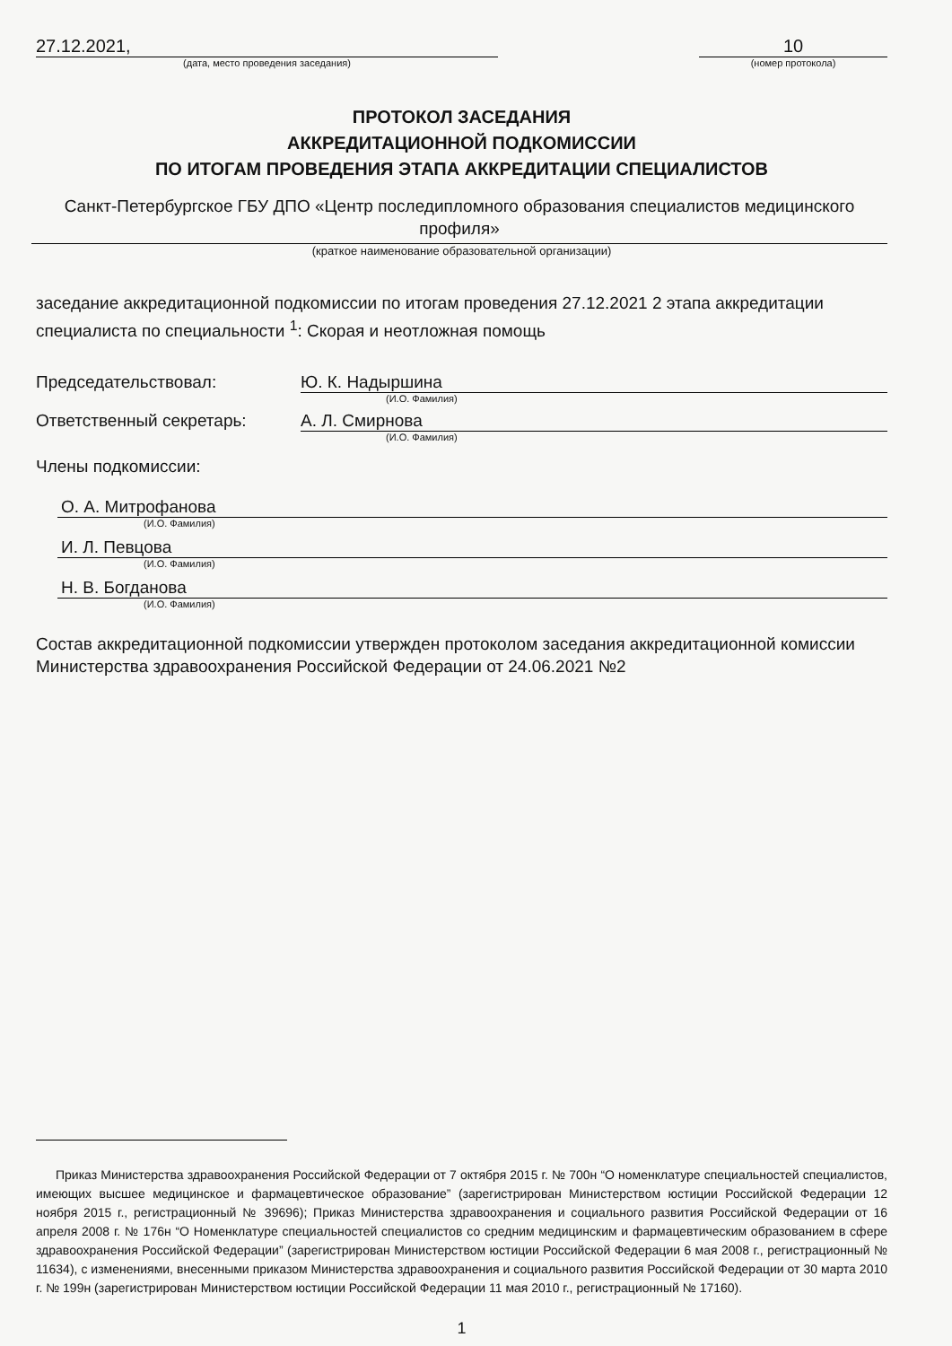27.12.2021, 10
(дата, место проведения заседания) (номер протокола)
ПРОТОКОЛ ЗАСЕДАНИЯ
АККРЕДИТАЦИОННОЙ ПОДКОМИССИИ
ПО ИТОГАМ ПРОВЕДЕНИЯ ЭТАПА АККРЕДИТАЦИИ СПЕЦИАЛИСТОВ
Санкт-Петербургское ГБУ ДПО «Центр последипломного образования специалистов медицинского профиля»
(краткое наименование образовательной организации)
заседание аккредитационной подкомиссии по итогам проведения 27.12.2021 2 этапа аккредитации специалиста по специальности <sup>1</sup>: Скорая и неотложная помощь
Председательствовал: Ю. К. Надыршина
(И.О. Фамилия)
Ответственный секретарь: А. Л. Смирнова
(И.О. Фамилия)
Члены подкомиссии:
О. А. Митрофанова
(И.О. Фамилия)
И. Л. Певцова
(И.О. Фамилия)
Н. В. Богданова
(И.О. Фамилия)
Состав аккредитационной подкомиссии утвержден протоколом заседания аккредитационной комиссии Министерства здравоохранения Российской Федерации от 24.06.2021 №2
Приказ Министерства здравоохранения Российской Федерации от 7 октября 2015 г. № 700н “О номенклатуре специальностей специалистов, имеющих высшее медицинское и фармацевтическое образование” (зарегистрирован Министерством юстиции Российской Федерации 12 ноября 2015 г., регистрационный № 39696); Приказ Министерства здравоохранения и социального развития Российской Федерации от 16 апреля 2008 г. № 176н “О Номенклатуре специальностей специалистов со средним медицинским и фармацевтическим образованием в сфере здравоохранения Российской Федерации” (зарегистрирован Министерством юстиции Российской Федерации 6 мая 2008 г., регистрационный № 11634), с изменениями, внесенными приказом Министерства здравоохранения и социального развития Российской Федерации от 30 марта 2010 г. № 199н (зарегистрирован Министерством юстиции Российской Федерации 11 мая 2010 г., регистрационный № 17160).
1